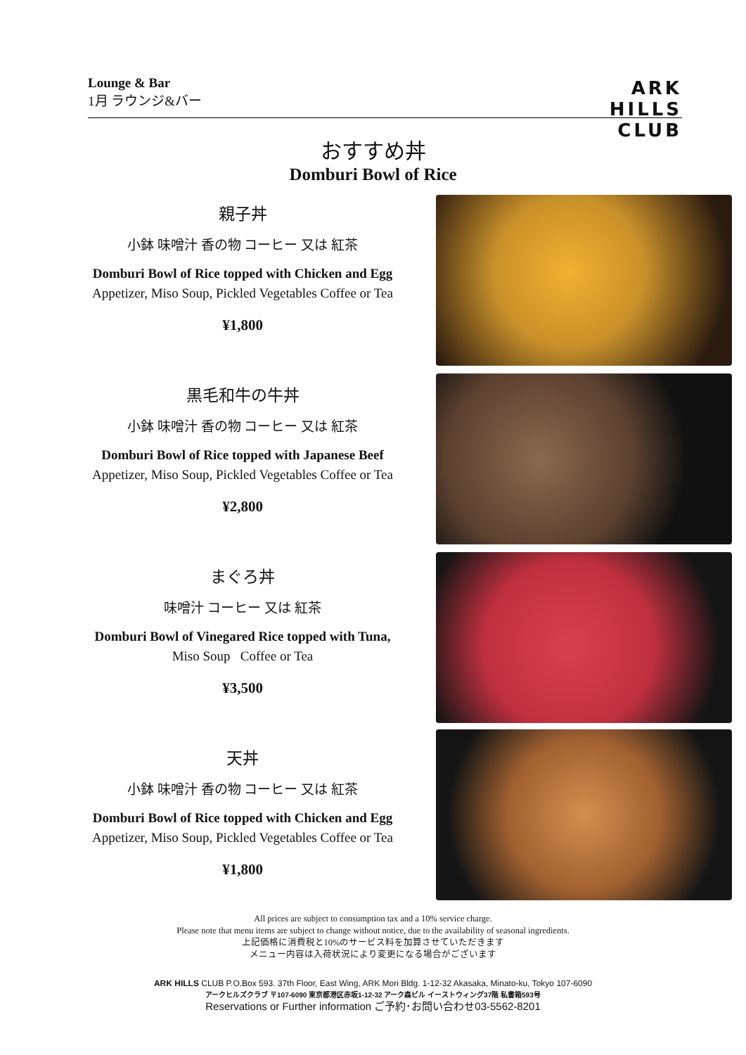Lounge & Bar
1月 ラウンジ&バー
ARK
HILLS
CLUB
おすすめ丼
Domburi Bowl of Rice
親子丼
小鉢 味噌汁 香の物 コーヒー 又は 紅茶
Domburi Bowl of Rice topped with Chicken and Egg
Appetizer, Miso Soup, Pickled Vegetables Coffee or Tea
¥1,800
黒毛和牛の牛丼
小鉢 味噌汁 香の物 コーヒー 又は 紅茶
Domburi Bowl of Rice topped with Japanese Beef
Appetizer, Miso Soup, Pickled Vegetables Coffee or Tea
¥2,800
まぐろ丼
味噌汁 コーヒー 又は 紅茶
Domburi Bowl of Vinegared Rice topped with Tuna,
Miso Soup Coffee or Tea
¥3,500
天丼
小鉢 味噌汁 香の物 コーヒー 又は 紅茶
Domburi Bowl of Rice topped with Chicken and Egg
Appetizer, Miso Soup, Pickled Vegetables Coffee or Tea
¥1,800
All prices are subject to consumption tax and a 10% service charge.
Please note that menu items are subject to change without notice, due to the availability of seasonal ingredients.
上記価格に消費税と10%のサービス料を加算させていただきます
メニュー内容は入荷状況により変更になる場合がございます
ARK HILLS CLUB P.O.Box 593. 37th Floor, East Wing, ARK Mori Bldg. 1-12-32 Akasaka, Minato-ku, Tokyo 107-6090
アークヒルズクラブ 〒107-6090 東京都港区赤坂1-12-32 アーク森ビル イーストウィング37階 私書箱593号
Reservations or Further information ご予約･お問い合わせ03-5562-8201